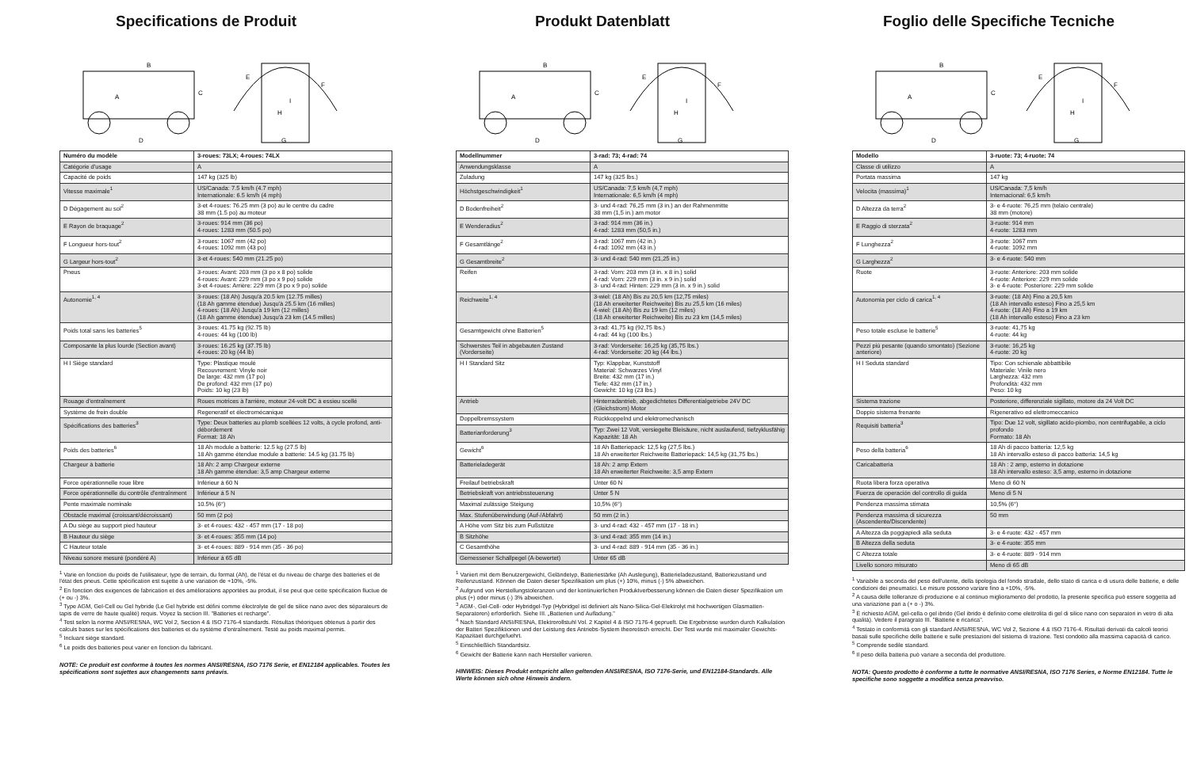Specifications de Produit
D
A
B
C
G
E
F
H
I
| Numéro du modèle | 3-roues: 73LX; 4-roues: 74LX |
| --- | --- |
| Catégorie d'usage | A |
| Capacité de poids | 147 kg (325 lb) |
| Vitesse maximale<sup>1</sup> | US/Canada: 7.5 km/h (4.7 mph) Internationale: 6.5 km/h (4 mph) |
| D Dégagement au sol<sup>2</sup> | 3-et 4-roues: 76.25 mm (3 po) au le centre du cadre 38 mm (1.5 po) au moteur |
| E Rayon de braquage<sup>2</sup> | 3-roues: 914 mm (36 po) 4-roues: 1283 mm (50.5 po) |
| F Longueur hors-tout<sup>2</sup> | 3-roues: 1067 mm (42 po) 4-roues: 1092 mm (43 po) |
| G Largeur hors-tout<sup>2</sup> | 3-et 4-roues: 540 mm (21.25 po) |
| Pneus | 3-roues: Avant: 203 mm (3 po x 8 po) solide 4-roues: Avant: 229 mm (3 po x 9 po) solide 3-et 4-roues: Arrière: 229 mm (3 po x 9 po) solide |
| Autonomie<sup>1, 4</sup> | 3-roues: (18 Ah) Jusqu'à 20.5 km (12.75 milles) (18 Ah gamme étendue) Jusqu'à 25.5 km (16 milles) 4-roues: (18 Ah) Jusqu'à 19 km (12 milles) (18 Ah gamme étendue) Jusqu'à 23 km (14.5 milles) |
| Poids total sans les batteries<sup>5</sup> | 3-roues: 41.75 kg (92.75 lb) 4-roues: 44 kg (100 lb) |
| Composante la plus lourde (Section avant) | 3-roues: 16.25 kg (37.75 lb) 4-roues: 20 kg (44 lb) |
| H I Siège standard | Type: Plastique moulé Recouvrement: Vinyle noir De large: 432 mm (17 po) De profond: 432 mm (17 po) Poids: 10 kg (23 lb) |
| Rouage d'entraînement | Roues motrices à l'arrière, moteur 24-volt DC à essieu scellé |
| Système de frein double | Regeneratif et électromécanique |
| Spécifications des batteries<sup>3</sup> | Type: Deux batteries au plomb scellées 12 volts, à cycle profond, anti-débordement Format: 18 Ah |
| Poids des batteries<sup>6</sup> | 18 Ah module a batterie: 12.5 kg (27.5 lb) 18 Ah gamme étendue module a batterie: 14.5 kg (31.75 lb) |
| Chargeur à batterie | 18 Ah: 2 amp Chargeur externe 18 Ah gamme étendue: 3,5 amp Chargeur externe |
| Force opérationnelle roue libre | Inférieur á 60 N |
| Force opérationnelle du contrôle d'entraînment | Inférieur á 5 N |
| Pente maximale nominale | 10.5% (6°) |
| Obstacle maximal (croissant/décroissant) | 50 mm (2 po) |
| A Du siège au support pied hauteur | 3- et 4-roues: 432 - 457 mm (17 - 18 po) |
| B Hauteur du siège | 3- et 4-roues: 355 mm (14 po) |
| C Hauteur totale | 3- et 4-roues: 889 - 914 mm (35 - 36 po) |
| Niveau sonore mesuré (pondéré A) | Inférieur á 65 dB |
<sup>1</sup> Varie en fonction du poids de l'utilisateur, type de terrain, du format (Ah), de l'état et du niveau de charge des batteries et de l'état des pneus. Cette spécification est sujette à une variation de +10%, -5%.
<sup>2</sup> En fonction des exigences de fabrication et des améliorations apportées au produit, il se peut que cette spécification fluctue de (+ ou -) 3%.
<sup>3</sup> Type AGM, Gel-Cell ou Gel hybride (Le Gel hybride est défini comme électrolyte de gel de silice nano avec des séparateurs de tapis de verre de haute qualité) requis. Voyez la section III. "Batteries et recharge".
<sup>4</sup> Test selon la norme ANSI/RESNA, WC Vol 2, Section 4 & ISO 7176-4 standards. Résultas théoriques obtenus à partir des calculs bases sur les spécifications des batteries et du système d'entraînement. Testé au poids maximal permis.
<sup>5</sup> Incluant siège standard.
<sup>6</sup> Le poids des batteries peut varier en fonction du fabricant.
NOTE: Ce produit est conforme à toutes les normes ANSI/RESNA, ISO 7176 Serie, et EN12184 applicables. Toutes les spécifications sont sujettes aux changements sans préavis.
Produkt Datenblatt
D
A
B
C
G
E
F
H
I
| Modellnummer | 3-rad: 73; 4-rad: 74 |
| --- | --- |
| Anwendungsklasse | A |
| Zuladung | 147 kg (325 lbs.) |
| Höchstgeschwindigkeit<sup>1</sup> | US/Canada: 7,5 km/h (4,7 mph) Internationale: 6,5 km/h (4 mph) |
| D Bodenfreiheit<sup>2</sup> | 3- und 4-rad: 76,25 mm (3 in.) an der Rahmenmitte 38 mm (1,5 in.) am motor |
| E Wenderadius<sup>2</sup> | 3-rad: 914 mm (36 in.) 4-rad: 1283 mm (50,5 in.) |
| F Gesamtlänge<sup>2</sup> | 3-rad: 1067 mm (42 in.) 4-rad: 1092 mm (43 in.) |
| G Gesamtbreite<sup>2</sup> | 3- und 4-rad: 540 mm (21,25 in.) |
| Reifen | 3-rad: Vorn: 203 mm (3 in. x 8 in.) solid 4-rad: Vorn: 229 mm (3 in. x 9 in.) solid 3- und 4-rad: Hinten: 229 mm (3 in. x 9 in.) solid |
| Reichweite<sup>1, 4</sup> | 3-wiel: (18 Ah) Bis zu 20,5 km (12,75 miles) (18 Ah erweiterter Reichweite) Bis zu 25,5 km (16 miles) 4-wiel: (18 Ah) Bis zu 19 km (12 miles) (18 Ah erweiterter Reichweite) Bis zu 23 km (14,5 miles) |
| Gesamtgewicht ohne Batterien<sup>5</sup> | 3-rad: 41,75 kg (92,75 lbs.) 4-rad: 44 kg (100 lbs.) |
| Schwerstes Teil in abgebauten Zustand (Vorderseite) | 3-rad: Vorderseite: 16,25 kg (35,75 lbs.) 4-rad: Vorderseite: 20 kg (44 lbs.) |
| H I Standard Sitz | Typ: Klappbar, Kunststoff Material: Schwarzes Vinyl Breite: 432 mm (17 in.) Tiefe: 432 mm (17 in.) Gewicht: 10 kg (23 lbs.) |
| Antrieb | Hinterradantrieb, abgedichtetes Differentialgetriebe 24V DC (Gleichstrom) Motor |
| Doppelbremssystem | Rückkoppelnd und elektromechanisch |
| Batterianforderung<sup>3</sup> | Typ: Zwei 12 Volt, versiegelte Bleisäure, nicht auslaufend, tiefzyklusfähig Kapazität: 18 Ah |
| Gewicht<sup>6</sup> | 18 Ah Batteriepack: 12,5 kg (27,5 lbs.) 18 Ah erweiterter Reichweite Batteriepack: 14,5 kg (31,75 lbs.) |
| Batterieladegerät | 18 Ah: 2 amp Extern 18 Ah erweiterter Reichweite: 3,5 amp Extern |
| Freilauf betriebskraft | Unter 60 N |
| Betriebskraft von antriebssteuerung | Unter 5 N |
| Maximal zulässige Steigung | 10,5% (6°) |
| Max. Stufenüberwindung (Auf-/Abfahrt) | 50 mm (2 in.) |
| A Höhe vom Sitz bis zum Fußstütze | 3- und 4-rad: 432 - 457 mm (17 - 18 in.) |
| B Sitzhöhe | 3- und 4-rad: 355 mm (14 in.) |
| C Gesamthöhe | 3- und 4-rad: 889 - 914 mm (35 - 36 in.) |
| Gemessener Schallpegel (A-bewertet) | Unter 65 dB |
<sup>1</sup> Variiert mit dem Benutzergewicht, Geländetyp, Batteriestärke (Ah Auslegung), Batterieladezustand, Batteriezustand und Reifenzustand. Können die Daten dieser Spezifikation um plus (+) 10%, minus (-) 5% abweichen.
<sup>2</sup> Aufgrund von Herstellungstoleranzen und der kontinuierlichen Produktverbesserung können die Daten dieser Spezifikation um plus (+) oder minus (-) 3% abweichen.
<sup>3</sup> AGM-, Gel-Cell- oder Hybridgel-Typ (Hybridgel ist definiert als Nano-Silica-Gel-Elektrolyt mit hochwertigen Glasmatten-Separatoren) erforderlich. Siehe III. „Batterien und Aufladung."
<sup>4</sup> Nach Standard ANSI/RESNA, Elektrorollstuhl Vol. 2 Kapitel 4 & ISO 7176-4 geprueft. Die Ergebnisse wurden durch Kalkulation der Batteri Spezifiktionen und der Leistung des Antriebs-System theoretisch erreicht. Der Test wurde mit maximaler Gewichts-Kapazitaet durchgefuehrt.
<sup>5</sup> Einschließlich Standardsitz.
<sup>6</sup> Gewicht der Batterie kann nach Hersteller variieren.
HINWEIS: Dieses Produkt entspricht allen geltenden ANSI/RESNA, ISO 7176-Serie, und EN12184-Standards. Alle Werte können sich ohne Hinweis ändern.
Foglio delle Specifiche Tecniche
D
A
B
C
G
E
F
H
I
| Modello | 3-ruote: 73; 4-ruote: 74 |
| --- | --- |
| Classe di utilizzo | A |
| Portata massima | 147 kg |
| Velocita (massima)<sup>1</sup> | US/Canada: 7,5 km/h Internacional: 6,5 km/h |
| D Altezza da terra<sup>2</sup> | 3- e 4-ruote: 76,25 mm (telaio centrale) 38 mm (motore) |
| E Raggio di sterzata<sup>2</sup> | 3-ruote: 914 mm 4-ruote: 1283 mm |
| F Lunghezza<sup>2</sup> | 3-ruote: 1067 mm 4-ruote: 1092 mm |
| G Larghezza<sup>2</sup> | 3- e 4-ruote: 540 mm |
| Ruote | 3-ruote: Anteriore: 203 mm solide 4-ruote: Anteriore: 229 mm solide 3- e 4-ruote: Posteriore: 229 mm solide |
| Autonomia per ciclo di carica<sup>1, 4</sup> | 3-ruote: (18 Ah) Fino a 20,5 km (18 Ah intervallo esteso) Fino a 25,5 km 4-ruote: (18 Ah) Fino a 19 km (18 Ah intervallo esteso) Fino a 23 km |
| Peso totale escluse le batterie<sup>5</sup> | 3-ruote: 41,75 kg 4-ruote: 44 kg |
| Pezzi più pesante (quando smontato) (Sezione anteriore) | 3-ruote: 16,25 kg 4-ruote: 20 kg |
| H I Seduta standard | Tipo: Con schienale abbattibile Materiale: Vinile nero Larghezza: 432 mm Profondità: 432 mm Peso: 10 kg |
| Sistema trazione | Posteriore, differenziale sigillato, motore da 24 Volt DC |
| Doppio sistema frenante | Rigenerativo ed elettromeccanico |
| Requisiti batteria<sup>3</sup> | Tipo: Due 12 volt, sigillato acido-piombo, non centrifugabile, a ciclo profondo Formato: 18 Ah |
| Peso della batteria<sup>6</sup> | 18 Ah di pacco batteria: 12,5 kg 18 Ah intervallo esteso di pacco batteria: 14,5 kg |
| Caricabatteria | 18 Ah : 2 amp, esterno in dotazione 18 Ah intervallo esteso: 3,5 amp, esterno in dotazione |
| Ruota libera forza operativa | Meno di 60 N |
| Fuerza de operación del controllo di guida | Meno di 5 N |
| Pendenza massima stimata | 10,5% (6°) |
| Pendenza massima di sicurezza (Ascendente/Discendente) | 50 mm |
| A Altezza da poggiapiedi alla seduta | 3- e 4-ruote: 432 - 457 mm |
| B Altezza della seduta | 3- e 4-ruote: 355 mm |
| C Altezza totale | 3- e 4-ruote: 889 - 914 mm |
| Livello sonoro misurato | Meno di 65 dB |
<sup>1</sup> Variabile a seconda del peso dell'utente, della tipologia del fondo stradale, dello stato di carica e di usura delle batterie, e delle condizioni dei pneumatici. Le misure possono variare fino a +10%, -5%.
<sup>2</sup> A causa delle tolleranze di produzione e al continuo miglioramento del prodotto, la presente specifica può essere soggetta ad una variazione pari a (+ o -) 3%.
<sup>3</sup> È richiesto AGM, gel-cella o gel ibrido (Gel ibrido è definito come elettrolita di gel di silice nano con separatori in vetro di alta qualità). Vedere il paragrato III. "Batterie e ricarica".
<sup>4</sup> Testato in conformità con gli standard ANSI/RESNA, WC Vol 2, Sezione 4 & ISO 7176-4. Risultati derivati da calcoli teorici basati sulle specifiche delle batterie e sulle prestazioni del sistema di trazione. Test condotto alla massima capacità di carico.
<sup>5</sup> Comprende sedile standard.
<sup>6</sup> Il peso della batteria può variare a seconda del produttore.
NOTA: Questo prodotto è conforme a tutte le normative ANSI/RESNA, ISO 7176 Series, e Norme EN12184. Tutte le specifiche sono soggette a modifica senza preavviso.